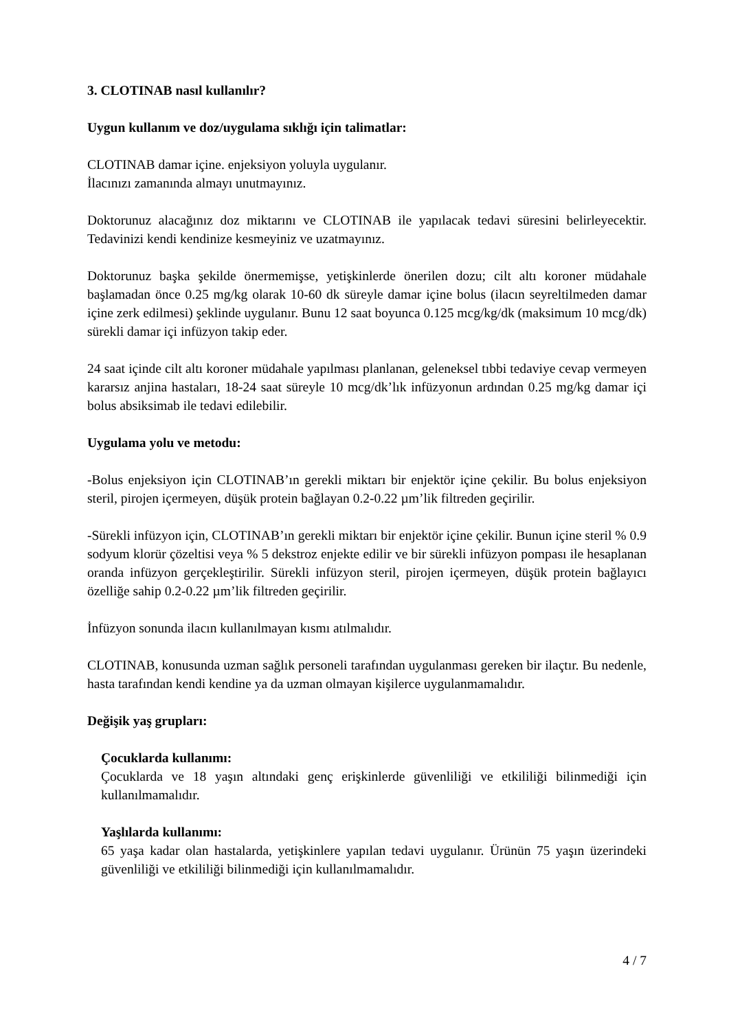3. CLOTINAB nasıl kullanılır?
Uygun kullanım ve doz/uygulama sıklığı için talimatlar:
CLOTINAB damar içine. enjeksiyon yoluyla uygulanır.
İlacınızı zamanında almayı unutmayınız.
Doktorunuz alacağınız doz miktarını ve CLOTINAB ile yapılacak tedavi süresini belirleyecektir. Tedavinizi kendi kendinize kesmeyiniz ve uzatmayınız.
Doktorunuz başka şekilde önermemişse, yetişkinlerde önerilen dozu; cilt altı koroner müdahale başlamadan önce 0.25 mg/kg olarak 10-60 dk süreyle damar içine bolus (ilacın seyreltilmeden damar içine zerk edilmesi) şeklinde uygulanır. Bunu 12 saat boyunca 0.125 mcg/kg/dk (maksimum 10 mcg/dk) sürekli damar içi infüzyon takip eder.
24 saat içinde cilt altı koroner müdahale yapılması planlanan, geleneksel tıbbi tedaviye cevap vermeyen kararsız anjina hastaları, 18-24 saat süreyle 10 mcg/dk’lık infüzyonun ardından 0.25 mg/kg damar içi bolus absiksimab ile tedavi edilebilir.
Uygulama yolu ve metodu:
-Bolus enjeksiyon için CLOTINAB’ın gerekli miktarı bir enjektör içine çekilir. Bu bolus enjeksiyon steril, pirojen içermeyen, düşük protein bağlayan 0.2-0.22 µm’lik filtreden geçirilir.
-Sürekli infüzyon için, CLOTINAB’ın gerekli miktarı bir enjektör içine çekilir. Bunun içine steril % 0.9 sodyum klorür çözeltisi veya % 5 dekstroz enjekte edilir ve bir sürekli infüzyon pompası ile hesaplanan oranda infüzyon gerçekleştirilir. Sürekli infüzyon steril, pirojen içermeyen, düşük protein bağlayıcı özelliğe sahip 0.2-0.22 µm’lik filtreden geçirilir.
İnfüzyon sonunda ilacın kullanılmayan kısmı atılmalıdır.
CLOTINAB, konusunda uzman sağlık personeli tarafından uygulanması gereken bir ilaçtır. Bu nedenle, hasta tarafından kendi kendine ya da uzman olmayan kişilerce uygulanmamalıdır.
Değişik yaş grupları:
Çocuklarda kullanımı:
Çocuklarda ve 18 yaşın altındaki genç erişkinlerde güvenliliği ve etkililiği bilinmediği için kullanılmamalıdır.
Yaşlılarda kullanımı:
65 yaşa kadar olan hastalarda, yetişkinlere yapılan tedavi uygulanır. Ürünün 75 yaşın üzerindeki güvenliliği ve etkililiği bilinmediği için kullanılmamalıdır.
4 / 7